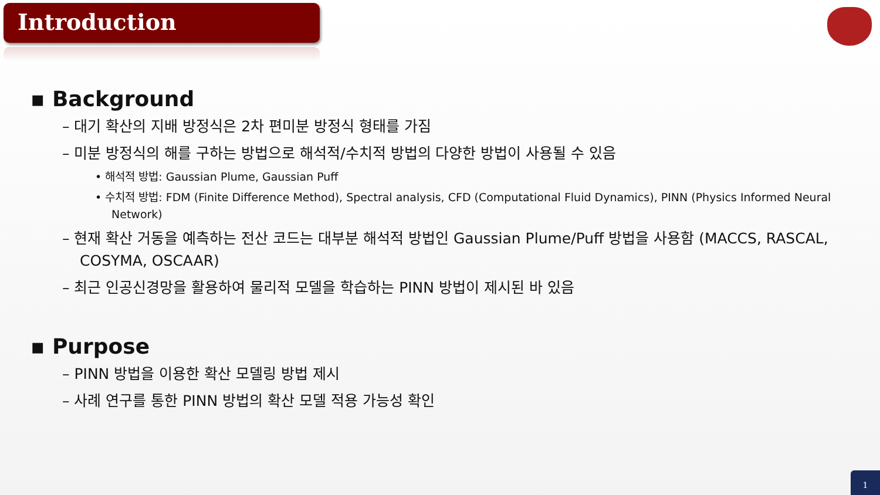Introduction
▪ Background
– 대기 확산의 지배 방정식은 2차 편미분 방정식 형태를 가짐
– 미분 방정식의 해를 구하는 방법으로 해석적/수치적 방법의 다양한 방법이 사용될 수 있음
• 해석적 방법: Gaussian Plume, Gaussian Puff
• 수치적 방법: FDM (Finite Difference Method), Spectral analysis, CFD (Computational Fluid Dynamics), PINN (Physics Informed Neural Network)
– 현재 확산 거동을 예측하는 전산 코드는 대부분 해석적 방법인 Gaussian Plume/Puff 방법을 사용함 (MACCS, RASCAL, COSYMA, OSCAAR)
– 최근 인공신경망을 활용하여 물리적 모델을 학습하는 PINN 방법이 제시된 바 있음
▪ Purpose
– PINN 방법을 이용한 확산 모델링 방법 제시
– 사례 연구를 통한 PINN 방법의 확산 모델 적용 가능성 확인
1